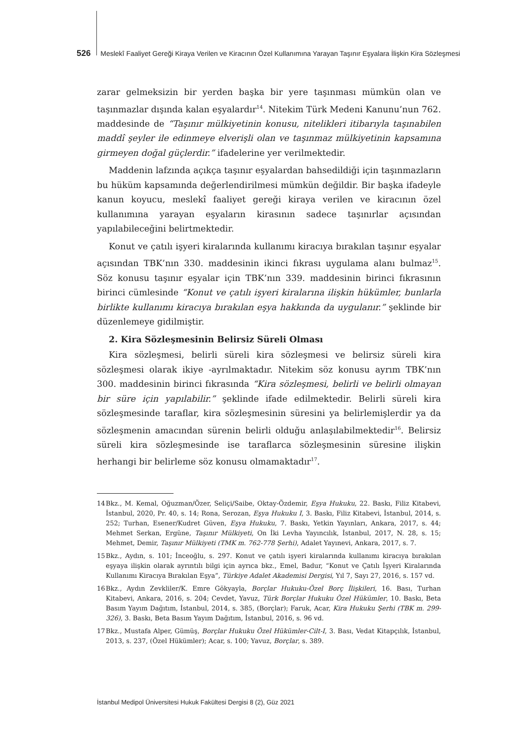526 Meslekî Faaliyet Gereği Kiraya Verilen ve Kiracının Özel Kullanımına Yarayan Taşınır Eşyalara İlişkin Kira Sözleşmesi
zarar gelmeksizin bir yerden başka bir yere taşınması mümkün olan ve taşınmazlar dışında kalan eşyalardır<sup>14</sup>. Nitekim Türk Medeni Kanunu’nun 762. maddesinde de “Taşınır mülkiyetinin konusu, nitelikleri itibarıyla taşınabilen maddî şeyler ile edinmeye elverişli olan ve taşınmaz mülkiyetinin kapsamına girmeyen doğal güçlerdir.” ifadelerine yer verilmektedir.
Maddenin lafzında açıkça taşınır eşyalardan bahsedildiği için taşınmazların bu hüküm kapsamında değerlendirilmesi mümkün değildir. Bir başka ifadeyle kanun koyucu, meslekî faaliyet gereği kiraya verilen ve kiracının özel kullanımına yarayan eşyaların kirasının sadece taşınırlar açısından yapılabileceğini belirtmektedir.
Konut ve çatılı işyeri kiralarında kullanımı kiracıya bırakılan taşınır eşyalar açısından TBK’nın 330. maddesinin ikinci fıkrası uygulama alanı bulmaz<sup>15</sup>. Söz konusu taşınır eşyalar için TBK’nın 339. maddesinin birinci fıkrasının birinci cümlesinde “Konut ve çatılı işyeri kiralarına ilişkin hükümler, bunlarla birlikte kullanımı kiracıya bırakılan eşya hakkında da uygulanır.” şeklinde bir düzenlemeye gidilmiştir.
2. Kira Sözleşmesinin Belirsiz Süreli Olması
Kira sözleşmesi, belirli süreli kira sözleşmesi ve belirsiz süreli kira sözleşmesi olarak ikiye -ayrılmaktadır. Nitekim söz konusu ayrım TBK’nın 300. maddesinin birinci fıkrasında “Kira sözleşmesi, belirli ve belirli olmayan bir süre için yapılabilir.” şeklinde ifade edilmektedir. Belirli süreli kira sözleşmesinde taraflar, kira sözleşmesinin süresini ya belirlemişlerdir ya da sözleşmenin amacından sürenin belirli olduğu anlaşılabilmektedir<sup>16</sup>. Belirsiz süreli kira sözleşmesinde ise taraflarca sözleşmesinin süresine ilişkin herhangi bir belirleme söz konusu olmamaktadır<sup>17</sup>.
14 Bkz., M. Kemal, Oğuzman/Özer, Seliçi/Saibe, Oktay-Özdemir, Eşya Hukuku, 22. Baskı, Filiz Kitabevi, İstanbul, 2020, Pr. 40, s. 14; Rona, Serozan, Eşya Hukuku I, 3. Baskı, Filiz Kitabevi, İstanbul, 2014, s. 252; Turhan, Esener/Kudret Güven, Eşya Hukuku, 7. Baskı, Yetkin Yayınları, Ankara, 2017, s. 44; Mehmet Serkan, Ergüne, Taşınır Mülkiyeti, On İki Levha Yayıncılık, İstanbul, 2017, N. 28, s. 15; Mehmet, Demir, Taşınır Mülkiyeti (TMK m. 762-778 Şerhi), Adalet Yayınevi, Ankara, 2017, s. 7.
15 Bkz., Aydın, s. 101; İnceoğlu, s. 297. Konut ve çatılı işyeri kiralarında kullanımı kiracıya bırakılan eşyaya ilişkin olarak ayrıntılı bilgi için ayrıca bkz., Emel, Badur, “Konut ve Çatılı İşyeri Kiralarında Kullanımı Kiracıya Bırakılan Eşya”, Türkiye Adalet Akademisi Dergisi, Yıl 7, Sayı 27, 2016, s. 157 vd.
16 Bkz., Aydın Zevkliler/K. Emre Gökyayla, Borçlar Hukuku-Özel Borç İlişkileri, 16. Bası, Turhan Kitabevi, Ankara, 2016, s. 204; Cevdet, Yavuz, Türk Borçlar Hukuku Özel Hükümler, 10. Baskı, Beta Basım Yayım Dağıtım, İstanbul, 2014, s. 385, (Borçlar); Faruk, Acar, Kira Hukuku Şerhi (TBK m. 299-326), 3. Baskı, Beta Basım Yayım Dağıtım, İstanbul, 2016, s. 96 vd.
17 Bkz., Mustafa Alper, Gümüş, Borçlar Hukuku Özel Hükümler-Cilt-I, 3. Bası, Vedat Kitapçılık, İstanbul, 2013, s. 237, (Özel Hükümler); Acar, s. 100; Yavuz, Borçlar, s. 389.
İstanbul Medipol Üniversitesi Hukuk Fakültesi Dergisi 8 (2), Güz 2021